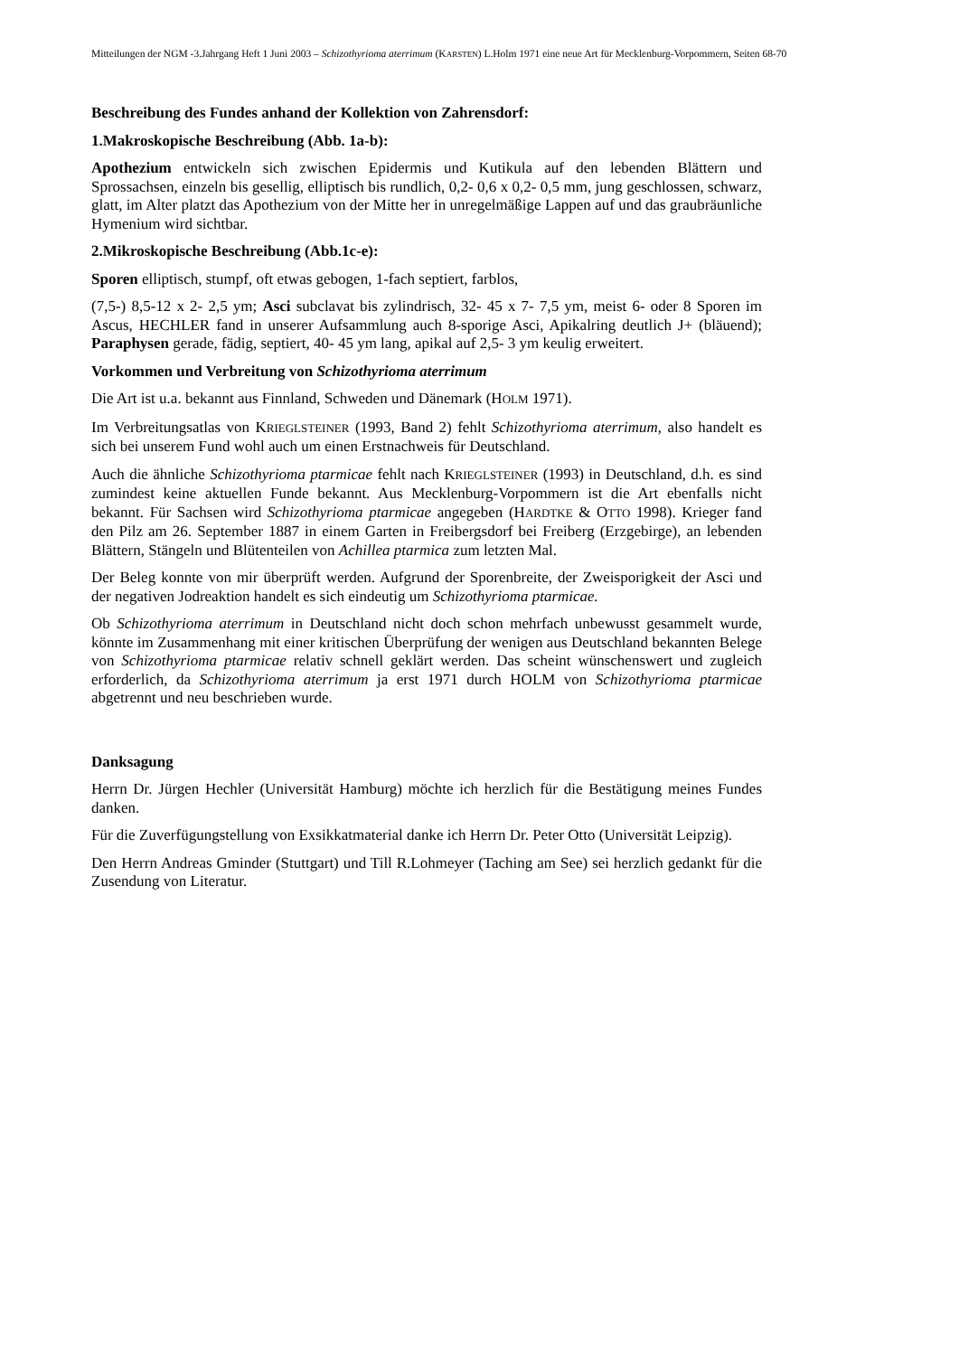Mitteilungen der NGM -3.Jahrgang Heft 1 Juni 2003 – Schizothyrioma aterrimum (KARSTEN) L.Holm 1971 eine neue Art für Mecklenburg-Vorpommern, Seiten 68-70
Beschreibung des Fundes anhand der Kollektion von Zahrensdorf:
1.Makroskopische Beschreibung (Abb. 1a-b):
Apothezium entwickeln sich zwischen Epidermis und Kutikula auf den lebenden Blättern und Sprossachsen, einzeln bis gesellig, elliptisch bis rundlich, 0,2- 0,6 x 0,2- 0,5 mm, jung geschlossen, schwarz, glatt, im Alter platzt das Apothezium von der Mitte her in unregelmäßige Lappen auf und das graubräunliche Hymenium wird sichtbar.
2.Mikroskopische Beschreibung (Abb.1c-e):
Sporen elliptisch, stumpf, oft etwas gebogen, 1-fach septiert, farblos,
(7,5-) 8,5-12 x 2- 2,5 ym; Asci subclavat bis zylindrisch, 32- 45 x 7- 7,5 ym, meist 6- oder 8 Sporen im Ascus, HECHLER fand in unserer Aufsammlung auch 8-sporige Asci, Apikalring deutlich J+ (bläuend); Paraphysen gerade, fädig, septiert, 40- 45 ym lang, apikal auf 2,5- 3 ym keulig erweitert.
Vorkommen und Verbreitung von Schizothyrioma aterrimum
Die Art ist u.a. bekannt aus Finnland, Schweden und Dänemark (HOLM 1971).
Im Verbreitungsatlas von KRIEGLSTEINER (1993, Band 2) fehlt Schizothyrioma aterrimum, also handelt es sich bei unserem Fund wohl auch um einen Erstnachweis für Deutschland.
Auch die ähnliche Schizothyrioma ptarmicae fehlt nach KRIEGLSTEINER (1993) in Deutschland, d.h. es sind zumindest keine aktuellen Funde bekannt. Aus Mecklenburg-Vorpommern ist die Art ebenfalls nicht bekannt. Für Sachsen wird Schizothyrioma ptarmicae angegeben (HARDTKE & OTTO 1998). Krieger fand den Pilz am 26. September 1887 in einem Garten in Freibergsdorf bei Freiberg (Erzgebirge), an lebenden Blättern, Stängeln und Blütenteilen von Achillea ptarmica zum letzten Mal.
Der Beleg konnte von mir überprüft werden. Aufgrund der Sporenbreite, der Zweisporigkeit der Asci und der negativen Jodreaktion handelt es sich eindeutig um Schizothyrioma ptarmicae.
Ob Schizothyrioma aterrimum in Deutschland nicht doch schon mehrfach unbewusst gesammelt wurde, könnte im Zusammenhang mit einer kritischen Überprüfung der wenigen aus Deutschland bekannten Belege von Schizothyrioma ptarmicae relativ schnell geklärt werden. Das scheint wünschenswert und zugleich erforderlich, da Schizothyrioma aterrimum ja erst 1971 durch HOLM von Schizothyrioma ptarmicae abgetrennt und neu beschrieben wurde.
Danksagung
Herrn Dr. Jürgen Hechler (Universität Hamburg) möchte ich herzlich für die Bestätigung meines Fundes danken.
Für die Zuverfügungstellung von Exsikkatmaterial danke ich Herrn Dr. Peter Otto (Universität Leipzig).
Den Herrn Andreas Gminder (Stuttgart) und Till R.Lohmeyer (Taching am See) sei herzlich gedankt für die Zusendung von Literatur.